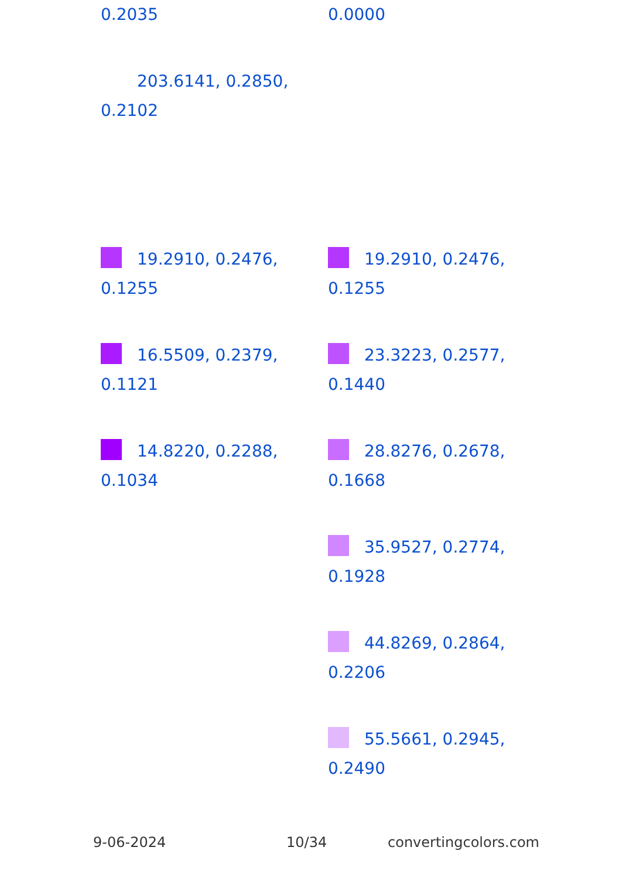0.2035 0.0000
203.6141, 0.2850, 0.2102
19.2910, 0.2476, 0.1255
19.2910, 0.2476, 0.1255
16.5509, 0.2379, 0.1121
23.3223, 0.2577, 0.1440
14.8220, 0.2288, 0.1034
28.8276, 0.2678, 0.1668
35.9527, 0.2774, 0.1928
44.8269, 0.2864, 0.2206
55.5661, 0.2945, 0.2490
9-06-2024 10/34 convertingcolors.com